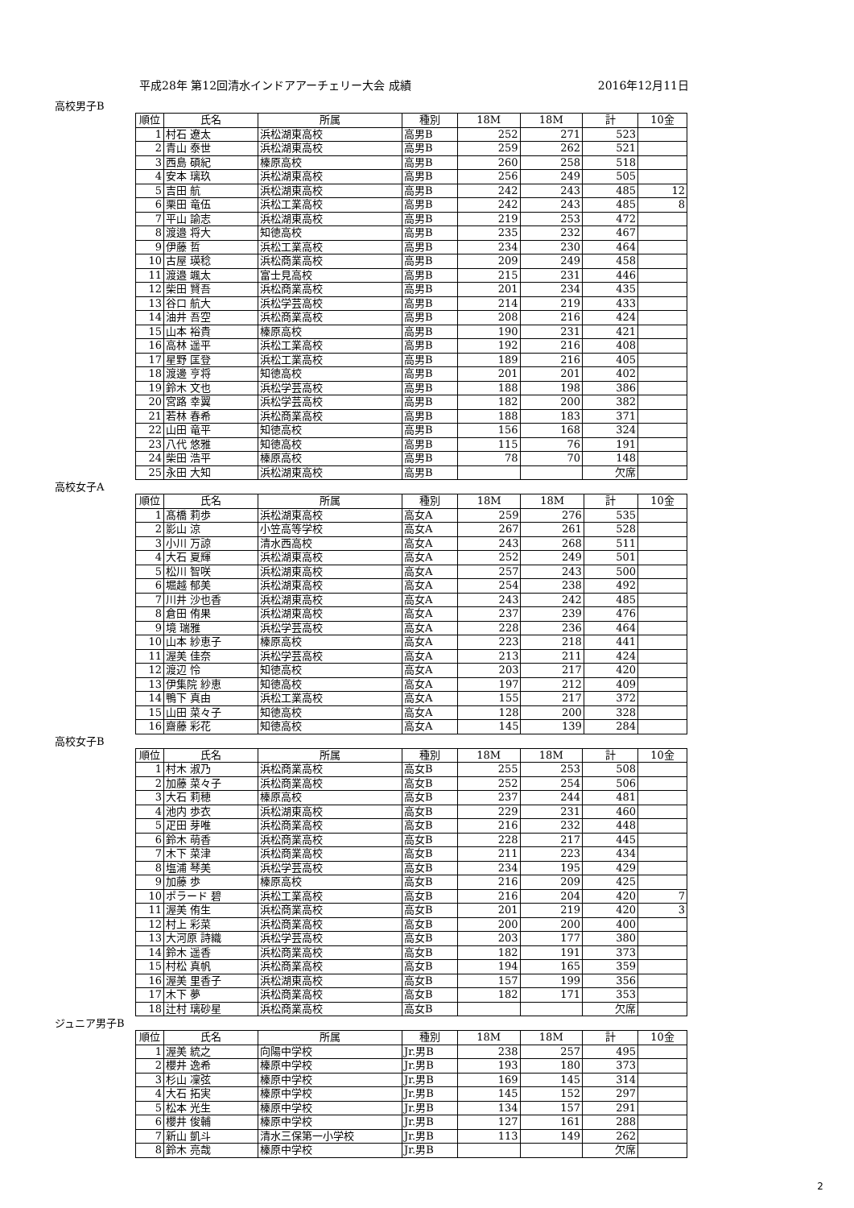平成28年 第12回清水インドアアーチェリー大会 成績 2016年12月11日
高校男子B
| 順位 | 氏名 | 所属 | 種別 | 18M | 18M | 計 | 10金 |
| --- | --- | --- | --- | --- | --- | --- | --- |
| 1 | 村石 遼太 | 浜松湖東高校 | 高男B | 252 | 271 | 523 | |
| 2 | 青山 泰世 | 浜松湖東高校 | 高男B | 259 | 262 | 521 | |
| 3 | 西島 碩紀 | 榛原高校 | 高男B | 260 | 258 | 518 | |
| 4 | 安本 璃玖 | 浜松湖東高校 | 高男B | 256 | 249 | 505 | |
| 5 | 吉田 航 | 浜松湖東高校 | 高男B | 242 | 243 | 485 | 12 |
| 6 | 栗田 竜伍 | 浜松工業高校 | 高男B | 242 | 243 | 485 | 8 |
| 7 | 平山 諭志 | 浜松湖東高校 | 高男B | 219 | 253 | 472 | |
| 8 | 渡邉 将大 | 知徳高校 | 高男B | 235 | 232 | 467 | |
| 9 | 伊藤 哲 | 浜松工業高校 | 高男B | 234 | 230 | 464 | |
| 10 | 古屋 瑛稔 | 浜松商業高校 | 高男B | 209 | 249 | 458 | |
| 11 | 渡邉 颯太 | 富士見高校 | 高男B | 215 | 231 | 446 | |
| 12 | 柴田 賢吾 | 浜松商業高校 | 高男B | 201 | 234 | 435 | |
| 13 | 谷口 航大 | 浜松学芸高校 | 高男B | 214 | 219 | 433 | |
| 14 | 油井 吾空 | 浜松商業高校 | 高男B | 208 | 216 | 424 | |
| 15 | 山本 裕貴 | 榛原高校 | 高男B | 190 | 231 | 421 | |
| 16 | 高林 遥平 | 浜松工業高校 | 高男B | 192 | 216 | 408 | |
| 17 | 星野 匡登 | 浜松工業高校 | 高男B | 189 | 216 | 405 | |
| 18 | 渡邊 亨将 | 知徳高校 | 高男B | 201 | 201 | 402 | |
| 19 | 鈴木 文也 | 浜松学芸高校 | 高男B | 188 | 198 | 386 | |
| 20 | 宮路 幸翼 | 浜松学芸高校 | 高男B | 182 | 200 | 382 | |
| 21 | 若林 春希 | 浜松商業高校 | 高男B | 188 | 183 | 371 | |
| 22 | 山田 竜平 | 知徳高校 | 高男B | 156 | 168 | 324 | |
| 23 | 八代 悠雅 | 知徳高校 | 高男B | 115 | 76 | 191 | |
| 24 | 柴田 浩平 | 榛原高校 | 高男B | 78 | 70 | 148 | |
| 25 | 永田 大知 | 浜松湖東高校 | 高男B | | | 欠席 | |
高校女子A
| 順位 | 氏名 | 所属 | 種別 | 18M | 18M | 計 | 10金 |
| --- | --- | --- | --- | --- | --- | --- | --- |
| 1 | 髙橋 莉歩 | 浜松湖東高校 | 高女A | 259 | 276 | 535 | |
| 2 | 影山 涼 | 小笠高等学校 | 高女A | 267 | 261 | 528 | |
| 3 | 小川 万諒 | 清水西高校 | 高女A | 243 | 268 | 511 | |
| 4 | 大石 夏輝 | 浜松湖東高校 | 高女A | 252 | 249 | 501 | |
| 5 | 松川 智咲 | 浜松湖東高校 | 高女A | 257 | 243 | 500 | |
| 6 | 堀越 郁美 | 浜松湖東高校 | 高女A | 254 | 238 | 492 | |
| 7 | 川井 沙也香 | 浜松湖東高校 | 高女A | 243 | 242 | 485 | |
| 8 | 倉田 侑果 | 浜松湖東高校 | 高女A | 237 | 239 | 476 | |
| 9 | 境 瑞雅 | 浜松学芸高校 | 高女A | 228 | 236 | 464 | |
| 10 | 山本 紗恵子 | 榛原高校 | 高女A | 223 | 218 | 441 | |
| 11 | 渥美 佳奈 | 浜松学芸高校 | 高女A | 213 | 211 | 424 | |
| 12 | 渡辺 怜 | 知徳高校 | 高女A | 203 | 217 | 420 | |
| 13 | 伊集院 紗恵 | 知徳高校 | 高女A | 197 | 212 | 409 | |
| 14 | 鴨下 真由 | 浜松工業高校 | 高女A | 155 | 217 | 372 | |
| 15 | 山田 菜々子 | 知徳高校 | 高女A | 128 | 200 | 328 | |
| 16 | 齋藤 彩花 | 知徳高校 | 高女A | 145 | 139 | 284 | |
高校女子B
| 順位 | 氏名 | 所属 | 種別 | 18M | 18M | 計 | 10金 |
| --- | --- | --- | --- | --- | --- | --- | --- |
| 1 | 村木 淑乃 | 浜松商業高校 | 高女B | 255 | 253 | 508 | |
| 2 | 加藤 菜々子 | 浜松商業高校 | 高女B | 252 | 254 | 506 | |
| 3 | 大石 莉穂 | 榛原高校 | 高女B | 237 | 244 | 481 | |
| 4 | 池内 歩衣 | 浜松湖東高校 | 高女B | 229 | 231 | 460 | |
| 5 | 疋田 芽唯 | 浜松商業高校 | 高女B | 216 | 232 | 448 | |
| 6 | 鈴木 萌香 | 浜松商業高校 | 高女B | 228 | 217 | 445 | |
| 7 | 木下 菜津 | 浜松商業高校 | 高女B | 211 | 223 | 434 | |
| 8 | 塩浦 琴美 | 浜松学芸高校 | 高女B | 234 | 195 | 429 | |
| 9 | 加藤 歩 | 榛原高校 | 高女B | 216 | 209 | 425 | |
| 10 | ポラード 碧 | 浜松工業高校 | 高女B | 216 | 204 | 420 | 7 |
| 11 | 渥美 侑生 | 浜松商業高校 | 高女B | 201 | 219 | 420 | 3 |
| 12 | 村上 彩菜 | 浜松商業高校 | 高女B | 200 | 200 | 400 | |
| 13 | 大河原 詩織 | 浜松学芸高校 | 高女B | 203 | 177 | 380 | |
| 14 | 鈴木 遥香 | 浜松商業高校 | 高女B | 182 | 191 | 373 | |
| 15 | 村松 真帆 | 浜松商業高校 | 高女B | 194 | 165 | 359 | |
| 16 | 渥美 里香子 | 浜松湖東高校 | 高女B | 157 | 199 | 356 | |
| 17 | 木下 夢 | 浜松商業高校 | 高女B | 182 | 171 | 353 | |
| 18 | 辻村 璃砂星 | 浜松商業高校 | 高女B | | | 欠席 | |
ジュニア男子B
| 順位 | 氏名 | 所属 | 種別 | 18M | 18M | 計 | 10金 |
| --- | --- | --- | --- | --- | --- | --- | --- |
| 1 | 渥美 統之 | 向陽中学校 | Jr.男B | 238 | 257 | 495 | |
| 2 | 櫻井 逸希 | 榛原中学校 | Jr.男B | 193 | 180 | 373 | |
| 3 | 杉山 凜弦 | 榛原中学校 | Jr.男B | 169 | 145 | 314 | |
| 4 | 大石 拓実 | 榛原中学校 | Jr.男B | 145 | 152 | 297 | |
| 5 | 松本 光生 | 榛原中学校 | Jr.男B | 134 | 157 | 291 | |
| 6 | 櫻井 俊輔 | 榛原中学校 | Jr.男B | 127 | 161 | 288 | |
| 7 | 新山 凱斗 | 清水三保第一小学校 | Jr.男B | 113 | 149 | 262 | |
| 8 | 鈴木 亮哉 | 榛原中学校 | Jr.男B | | | 欠席 | |
2